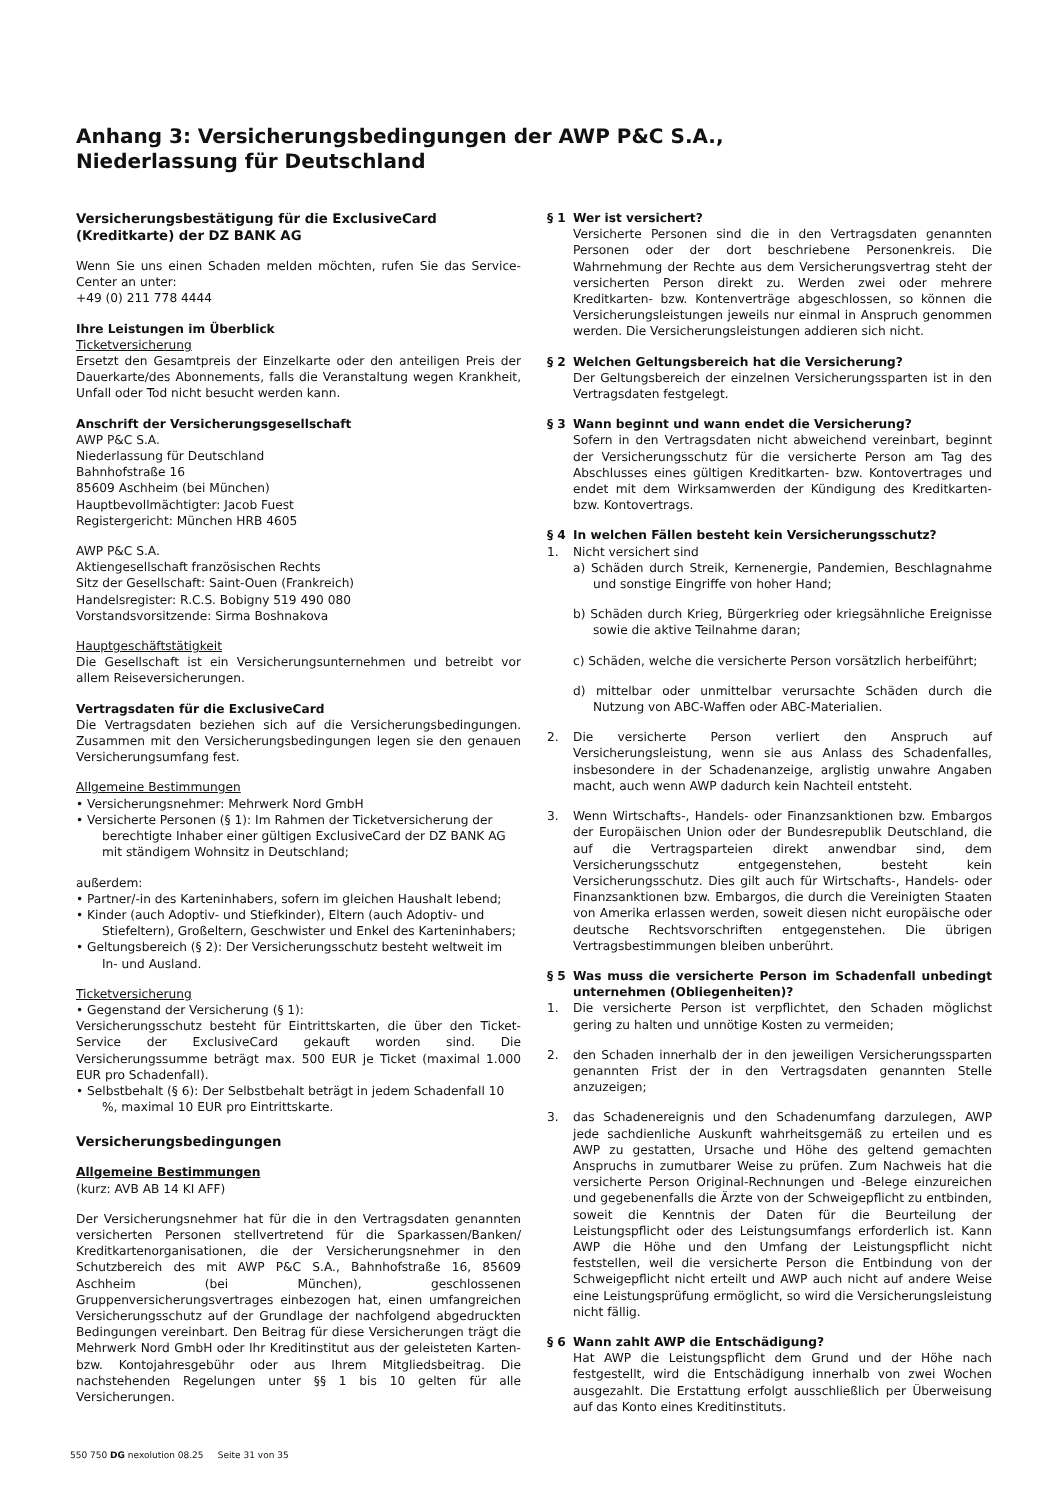Anhang 3: Versicherungsbedingungen der AWP P&C S.A.,
Niederlassung für Deutschland
Versicherungsbestätigung für die ExclusiveCard (Kreditkarte) der DZ BANK AG
Wenn Sie uns einen Schaden melden möchten, rufen Sie das Service-Center an unter:
+49 (0) 211 778 4444
Ihre Leistungen im Überblick
Ticketversicherung
Ersetzt den Gesamtpreis der Einzelkarte oder den anteiligen Preis der Dauerkarte/des Abonnements, falls die Veranstaltung wegen Krankheit, Unfall oder Tod nicht besucht werden kann.
Anschrift der Versicherungsgesellschaft
AWP P&C S.A.
Niederlassung für Deutschland
Bahnhofstraße 16
85609 Aschheim (bei München)
Hauptbevollmächtigter: Jacob Fuest
Registergericht: München HRB 4605
AWP P&C S.A.
Aktiengesellschaft französischen Rechts
Sitz der Gesellschaft: Saint-Ouen (Frankreich)
Handelsregister: R.C.S. Bobigny 519 490 080
Vorstandsvorsitzende: Sirma Boshnakova
Hauptgeschäftstätigkeit
Die Gesellschaft ist ein Versicherungsunternehmen und betreibt vor allem Reiseversicherungen.
Vertragsdaten für die ExclusiveCard
Die Vertragsdaten beziehen sich auf die Versicherungsbedingungen. Zusammen mit den Versicherungsbedingungen legen sie den genauen Versicherungsumfang fest.
Allgemeine Bestimmungen
• Versicherungsnehmer: Mehrwerk Nord GmbH
• Versicherte Personen (§ 1): Im Rahmen der Ticketversicherung der berechtigte Inhaber einer gültigen ExclusiveCard der DZ BANK AG mit ständigem Wohnsitz in Deutschland;
außerdem:
• Partner/-in des Karteninhabers, sofern im gleichen Haushalt lebend;
• Kinder (auch Adoptiv- und Stiefkinder), Eltern (auch Adoptiv- und Stiefeltern), Großeltern, Geschwister und Enkel des Karteninhabers;
• Geltungsbereich (§ 2): Der Versicherungsschutz besteht weltweit im In- und Ausland.
Ticketversicherung
• Gegenstand der Versicherung (§ 1):
Versicherungsschutz besteht für Eintrittskarten, die über den Ticket-Service der ExclusiveCard gekauft worden sind. Die Versicherungssumme beträgt max. 500 EUR je Ticket (maximal 1.000 EUR pro Schadenfall).
• Selbstbehalt (§ 6): Der Selbstbehalt beträgt in jedem Schadenfall 10 %, maximal 10 EUR pro Eintrittskarte.
Versicherungsbedingungen
Allgemeine Bestimmungen
(kurz: AVB AB 14 KI AFF)
Der Versicherungsnehmer hat für die in den Vertragsdaten genannten versicherten Personen stellvertretend für die Sparkassen/Banken/ Kreditkartenorganisationen, die der Versicherungsnehmer in den Schutzbereich des mit AWP P&C S.A., Bahnhofstraße 16, 85609 Aschheim (bei München), geschlossenen Gruppenversicherungsvertrages einbezogen hat, einen umfangreichen Versicherungsschutz auf der Grundlage der nachfolgend abgedruckten Bedingungen vereinbart. Den Beitrag für diese Versicherungen trägt die Mehrwerk Nord GmbH oder Ihr Kreditinstitut aus der geleisteten Karten- bzw. Kontojahresgebühr oder aus Ihrem Mitgliedsbeitrag. Die nachstehenden Regelungen unter §§ 1 bis 10 gelten für alle Versicherungen.
§ 1 Wer ist versichert?
Versicherte Personen sind die in den Vertragsdaten genannten Personen oder der dort beschriebene Personenkreis. Die Wahrnehmung der Rechte aus dem Versicherungsvertrag steht der versicherten Person direkt zu. Werden zwei oder mehrere Kreditkarten- bzw. Kontenverträge abgeschlossen, so können die Versicherungsleistungen jeweils nur einmal in Anspruch genommen werden. Die Versicherungsleistungen addieren sich nicht.
§ 2 Welchen Geltungsbereich hat die Versicherung?
Der Geltungsbereich der einzelnen Versicherungssparten ist in den Vertragsdaten festgelegt.
§ 3 Wann beginnt und wann endet die Versicherung?
Sofern in den Vertragsdaten nicht abweichend vereinbart, beginnt der Versicherungsschutz für die versicherte Person am Tag des Abschlusses eines gültigen Kreditkarten- bzw. Kontovertrages und endet mit dem Wirksamwerden der Kündigung des Kreditkarten- bzw. Kontovertrags.
§ 4 In welchen Fällen besteht kein Versicherungsschutz?
1. Nicht versichert sind
a) Schäden durch Streik, Kernenergie, Pandemien, Beschlagnahme und sonstige Eingriffe von hoher Hand;
b) Schäden durch Krieg, Bürgerkrieg oder kriegsähnliche Ereignisse sowie die aktive Teilnahme daran;
c) Schäden, welche die versicherte Person vorsätzlich herbeiführt;
d) mittelbar oder unmittelbar verursachte Schäden durch die Nutzung von ABC-Waffen oder ABC-Materialien.
2. Die versicherte Person verliert den Anspruch auf Versicherungsleistung, wenn sie aus Anlass des Schadenfalles, insbesondere in der Schadenanzeige, arglistig unwahre Angaben macht, auch wenn AWP dadurch kein Nachteil entsteht.
3. Wenn Wirtschafts-, Handels- oder Finanzsanktionen bzw. Embargos der Europäischen Union oder der Bundesrepublik Deutschland, die auf die Vertragsparteien direkt anwendbar sind, dem Versicherungsschutz entgegenstehen, besteht kein Versicherungsschutz. Dies gilt auch für Wirtschafts-, Handels- oder Finanzsanktionen bzw. Embargos, die durch die Vereinigten Staaten von Amerika erlassen werden, soweit diesen nicht europäische oder deutsche Rechtsvorschriften entgegenstehen. Die übrigen Vertragsbestimmungen bleiben unberührt.
§ 5 Was muss die versicherte Person im Schadenfall unbedingt unternehmen (Obliegenheiten)?
1. Die versicherte Person ist verpflichtet, den Schaden möglichst gering zu halten und unnötige Kosten zu vermeiden;
2. den Schaden innerhalb der in den jeweiligen Versicherungssparten genannten Frist der in den Vertragsdaten genannten Stelle anzuzeigen;
3. das Schadenereignis und den Schadenumfang darzulegen, AWP jede sachdienliche Auskunft wahrheitsgemäß zu erteilen und es AWP zu gestatten, Ursache und Höhe des geltend gemachten Anspruchs in zumutbarer Weise zu prüfen. Zum Nachweis hat die versicherte Person Original-Rechnungen und -Belege einzureichen und gegebenenfalls die Ärzte von der Schweigepflicht zu entbinden, soweit die Kenntnis der Daten für die Beurteilung der Leistungspflicht oder des Leistungsumfangs erforderlich ist. Kann AWP die Höhe und den Umfang der Leistungspflicht nicht feststellen, weil die versicherte Person die Entbindung von der Schweigepflicht nicht erteilt und AWP auch nicht auf andere Weise eine Leistungsprüfung ermöglicht, so wird die Versicherungsleistung nicht fällig.
§ 6 Wann zahlt AWP die Entschädigung?
Hat AWP die Leistungspflicht dem Grund und der Höhe nach festgestellt, wird die Entschädigung innerhalb von zwei Wochen ausgezahlt. Die Erstattung erfolgt ausschließlich per Überweisung auf das Konto eines Kreditinstituts.
550 750 DG nexolution 08.25 Seite 31 von 35